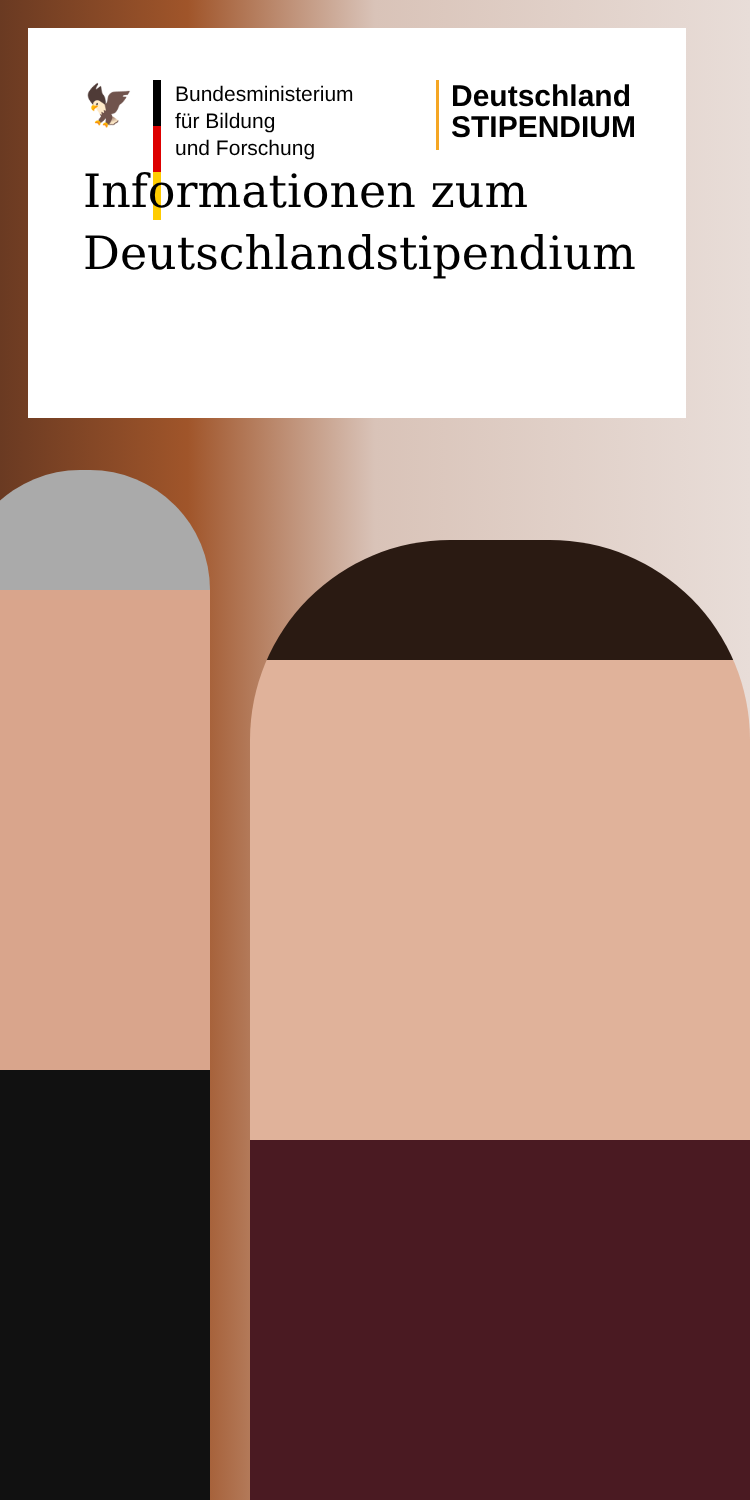🦅
Bundesministerium
für Bildung
und Forschung
Deutschland
STIPENDIUM
Informationen zum
Deutschlandstipendium